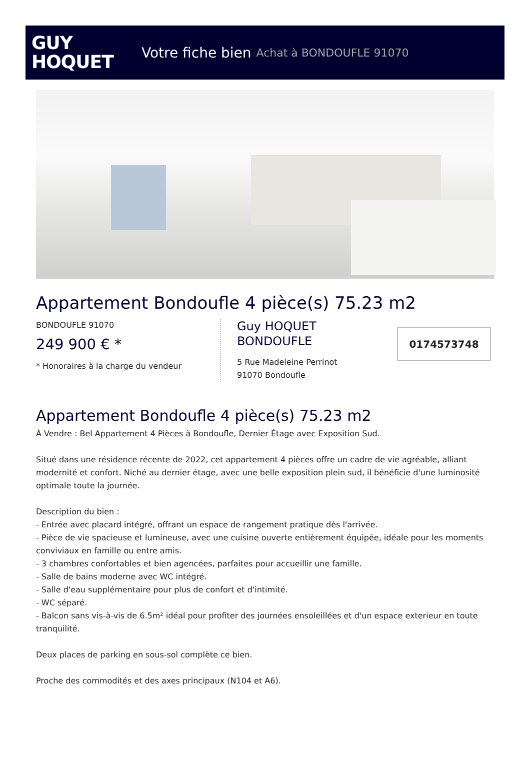GUY
HOQUET
Votre fiche bien Achat à BONDOUFLE 91070
Appartement Bondoufle 4 pièce(s) 75.23 m2
BONDOUFLE 91070
249 900 € *
* Honoraires à la charge du vendeur
Guy HOQUET
BONDOUFLE
5 Rue Madeleine Perrinot
91070 Bondoufle
0174573748
Appartement Bondoufle 4 pièce(s) 75.23 m2
À Vendre : Bel Appartement 4 Pièces à Bondoufle, Dernier Étage avec Exposition Sud.
Situé dans une résidence récente de 2022, cet appartement 4 pièces offre un cadre de vie agréable, alliant modernité et confort. Niché au dernier étage, avec une belle exposition plein sud, il bénéficie d'une luminosité optimale toute la journée.
Description du bien :
- Entrée avec placard intégré, offrant un espace de rangement pratique dès l'arrivée.
- Pièce de vie spacieuse et lumineuse, avec une cuisine ouverte entièrement équipée, idéale pour les moments conviviaux en famille ou entre amis.
- 3 chambres confortables et bien agencées, parfaites pour accueillir une famille.
- Salle de bains moderne avec WC intégré.
- Salle d'eau supplémentaire pour plus de confort et d'intimité.
- WC séparé.
- Balcon sans vis-à-vis de 6.5m² idéal pour profiter des journées ensoleillées et d'un espace exterieur en toute tranquilité.
Deux places de parking en sous-sol complète ce bien.
Proche des commodités et des axes principaux (N104 et A6).